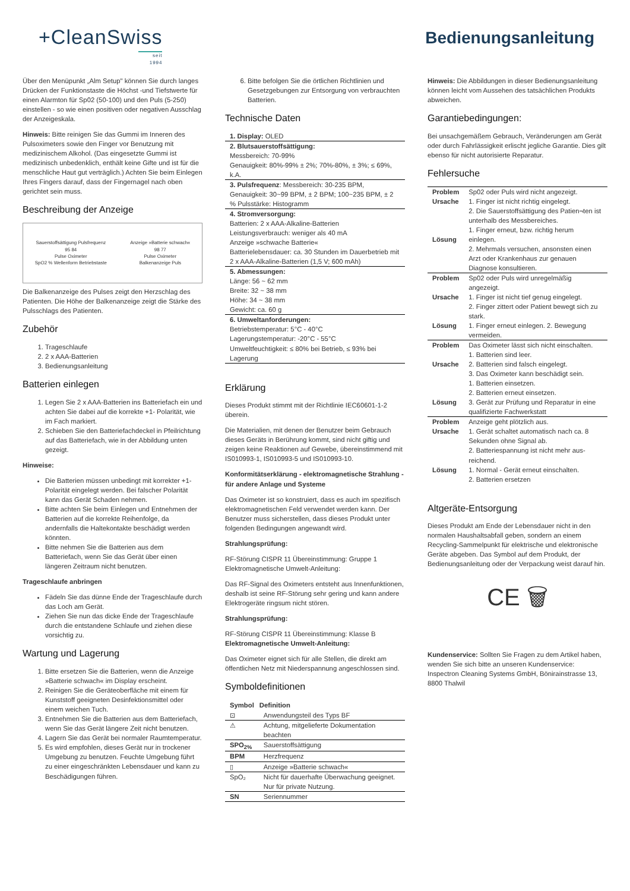+CleanSwiss
seit 1994
Bedienungsanleitung
Über den Menüpunkt „Alm Setup" können Sie durch langes Drücken der Funktionstaste die Höchst -und Tiefstwerte für einen Alarmton für Sp02 (50-100) und den Puls (5-250) einstellen - so wie einen positiven oder negativen Ausschlag der Anzeigeskala.
Hinweis: Bitte reinigen Sie das Gummi im Inneren des Pulsoximeters sowie den Finger vor Benutzung mit medizinischem Alkohol. (Das eingesetzte Gummi ist medizinisch unbedenklich, enthält keine Gifte und ist für die menschliche Haut gut verträglich.) Achten Sie beim Einlegen Ihres Fingers darauf, dass der Fingernagel nach oben gerichtet sein muss.
Beschreibung der Anzeige
Sauerstoffsättigung Pulsfrequenz
95 84
Pulse Oximeter
SpO2 % Wellenform Betriebstaste Anzeige »Batterie schwach«
98 77
Pulse Oximeter
Balkenanzeige Puls
Die Balkenanzeige des Pulses zeigt den Herzschlag des Patienten. Die Höhe der Balkenanzeige zeigt die Stärke des Pulsschlags des Patienten.
Zubehör
1. Trageschlaufe
2. 2 x AAA-Batterien
3. Bedienungsanleitung
Batterien einlegen
1. Legen Sie 2 x AAA-Batterien ins Batteriefach ein und achten Sie dabei auf die korrekte +1- Polarität, wie im Fach markiert.
2. Schieben Sie den Batteriefachdeckel in Pfeilrichtung auf das Batteriefach, wie in der Abbildung unten gezeigt.
Hinweise:
Die Batterien müssen unbedingt mit korrekter +1- Polarität eingelegt werden. Bei falscher Polarität kann das Gerät Schaden nehmen.
Bitte achten Sie beim Einlegen und Entnehmen der Batterien auf die korrekte Reihenfolge, da andernfalls die Haltekontakte beschädigt werden könnten.
Bitte nehmen Sie die Batterien aus dem Batteriefach, wenn Sie das Gerät über einen längeren Zeitraum nicht benutzen.
Trageschlaufe anbringen
Fädeln Sie das dünne Ende der Trageschlaufe durch das Loch am Gerät.
Ziehen Sie nun das dicke Ende der Trageschlaufe durch die entstandene Schlaufe und ziehen diese vorsichtig zu.
Wartung und Lagerung
1. Bitte ersetzen Sie die Batterien, wenn die Anzeige »Batterie schwach« im Display erscheint.
2. Reinigen Sie die Geräteoberfläche mit einem für Kunststoff geeigneten Desinfektionsmittel oder einem weichen Tuch.
3. Entnehmen Sie die Batterien aus dem Batteriefach, wenn Sie das Gerät längere Zeit nicht benutzen.
4. Lagern Sie das Gerät bei normaler Raumtemperatur.
5. Es wird empfohlen, dieses Gerät nur in trockener Umgebung zu benutzen. Feuchte Umgebung führt zu einer eingeschränkten Lebensdauer und kann zu Beschädigungen führen.
6. Bitte befolgen Sie die örtlichen Richtlinien und Gesetzgebungen zur Entsorgung von verbrauchten Batterien.
Technische Daten
| 1. Display: OLED |
| 2. Blutsauerstoffsättigung: Messbereich: 70-99% Genauigkeit: 80%-99% ± 2%; 70%-80%, ± 3%; ≤ 69%, k.A. |
| 3. Pulsfrequenz : Messbereich: 30-235 BPM, Genauigkeit: 30~99 BPM, ± 2 BPM; 100~235 BPM, ± 2 % Pulsstärke: Histogramm |
| 4. Stromversorgung: Batterien: 2 x AAA-Alkaline-Batterien Leistungsverbrauch: weniger als 40 mA Anzeige »schwache Batterie« Batterielebensdauer: ca. 30 Stunden im Dauerbetrieb mit 2 x AAA-Alkaline-Batterien (1,5 V; 600 mAh) |
| 5. Abmessungen: Länge: 56 ~ 62 mm Breite: 32 ~ 38 mm Höhe: 34 ~ 38 mm Gewicht: ca. 60 g |
| 6. Umweltanforderungen: Betriebstemperatur: 5°C - 40°C Lagerungstemperatur: -20°C - 55°C Umweltfeuchtigkeit: ≤ 80% bei Betrieb, ≤ 93% bei Lagerung |
Erklärung
Dieses Produkt stimmt mit der Richtlinie IEC60601-1-2 überein.
Die Materialien, mit denen der Benutzer beim Gebrauch dieses Geräts in Berührung kommt, sind nicht giftig und zeigen keine Reaktionen auf Gewebe, übereinstimmend mit IS010993-1, IS010993-5 und IS010993-10.
Konformitätserklärung - elektromagnetische Strahlung - für andere Anlage und Systeme
Das Oximeter ist so konstruiert, dass es auch im spezifisch elektromagnetischen Feld verwendet werden kann. Der Benutzer muss sicherstellen, dass dieses Produkt unter folgenden Bedingungen angewandt wird.
Strahlungsprüfung:
RF-Störung CISPR 11 Übereinstimmung: Gruppe 1 Elektromagnetische Umwelt-Anleitung:
Das RF-Signal des Oximeters entsteht aus Innenfunktionen, deshalb ist seine RF-Störung sehr gering und kann andere Elektrogeräte ringsum nicht stören.
Strahlungsprüfung:
RF-Störung CISPR 11 Übereinstimmung: Klasse B
Elektromagnetische Umwelt-Anleitung:
Das Oximeter eignet sich für alle Stellen, die direkt am öffentlichen Netz mit Niederspannung angeschlossen sind.
Symboldefinitionen
| Symbol | Definition |
| --- | --- |
| ⊡ | Anwendungsteil des Typs BF |
| ⚠ | Achtung, mitgelieferte Dokumentation beachten |
| SPO<sub>2%</sub> | Sauerstoffsättigung |
| BPM | Herzfrequenz |
| ▯ | Anzeige »Batterie schwach« |
| SpO₂ | Nicht für dauerhafte Überwachung geeignet. Nur für private Nutzung. |
| SN | Seriennummer |
Hinweis: Die Abbildungen in dieser Bedienungsanleitung können leicht vom Aussehen des tatsächlichen Produkts abweichen.
Garantiebedingungen:
Bei unsachgemäßem Gebrauch, Veränderungen am Gerät oder durch Fahrlässigkeit erlischt jegliche Garantie. Dies gilt ebenso für nicht autorisierte Reparatur.
Fehlersuche
| Problem Ursache Lösung | Sp02 oder Puls wird nicht angezeigt. 1. Finger ist nicht richtig eingelegt. 2. Die Sauerstoffsättigung des Patien¬ten ist unterhalb des Messbereiches. 1. Finger erneut, bzw. richtig herum einlegen. 2. Mehrmals versuchen, ansonsten einen Arzt oder Krankenhaus zur genauen Diagnose konsultieren. |
| Problem Ursache Lösung | Sp02 oder Puls wird unregelmäßig angezeigt. 1. Finger ist nicht tief genug eingelegt. 2. Finger zittert oder Patient bewegt sich zu stark. 1. Finger erneut einlegen. 2. Bewegung vermeiden. |
| Problem Ursache Lösung | Das Oximeter lässt sich nicht einschalten. 1. Batterien sind leer. 2. Batterien sind falsch eingelegt. 3. Das Oximeter kann beschädigt sein. 1. Batterien einsetzen. 2. Batterien erneut einsetzen. 3. Gerät zur Prüfung und Reparatur in eine qualifizierte Fachwerkstatt |
| Problem Ursache Lösung | Anzeige geht plötzlich aus. 1. Gerät schaltet automatisch nach ca. 8 Sekunden ohne Signal ab. 2. Batteriespannung ist nicht mehr aus-reichend. 1. Normal - Gerät erneut einschalten. 2. Batterien ersetzen |
Altgeräte-Entsorgung
Dieses Produkt am Ende der Lebensdauer nicht in den normalen Haushaltsabfall geben, sondern an einem Recycling-Sammelpunkt für elektrische und elektronische Geräte abgeben. Das Symbol auf dem Produkt, der Bedienungsanleitung oder der Verpackung weist darauf hin.
CE 🗑
Kundenservice: Sollten Sie Fragen zu dem Artikel haben, wenden Sie sich bitte an unseren Kundenservice: Inspectron Cleaning Systems GmbH, Bönirainstrasse 13, 8800 Thalwil